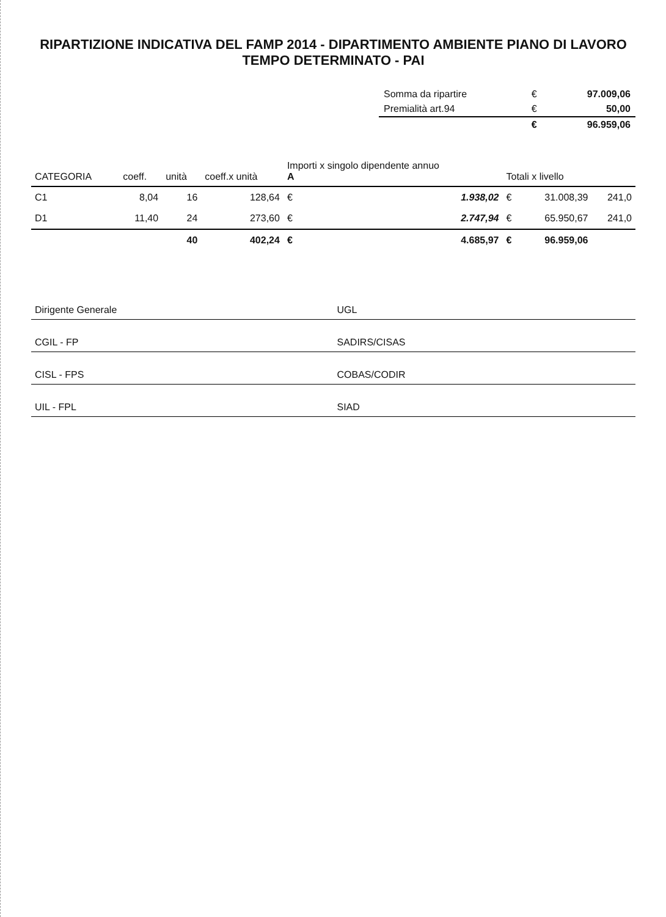RIPARTIZIONE INDICATIVA DEL FAMP 2014 - DIPARTIMENTO AMBIENTE PIANO DI LAVORO TEMPO DETERMINATO - PAI
| Somma da ripartire | € | 97.009,06 |
| Premialità art.94 | € | 50,00 |
| | € | 96.959,06 |
| CATEGORIA | coeff. | unità | coeff.x unità | Importi x singolo dipendente annuo A | | Totali x livello | | |
| --- | --- | --- | --- | --- | --- | --- | --- | --- |
| C1 | 8,04 | 16 | 128,64 | € | 1.938,02 | € | 31.008,39 | 241,0 |
| D1 | 11,40 | 24 | 273,60 | € | 2.747,94 | € | 65.950,67 | 241,0 |
| | | 40 | 402,24 | € | 4.685,97 | € | 96.959,06 | |
| Dirigente Generale | UGL |
| CGIL - FP | SADIRS/CISAS |
| CISL - FPS | COBAS/CODIR |
| UIL - FPL | SIAD |